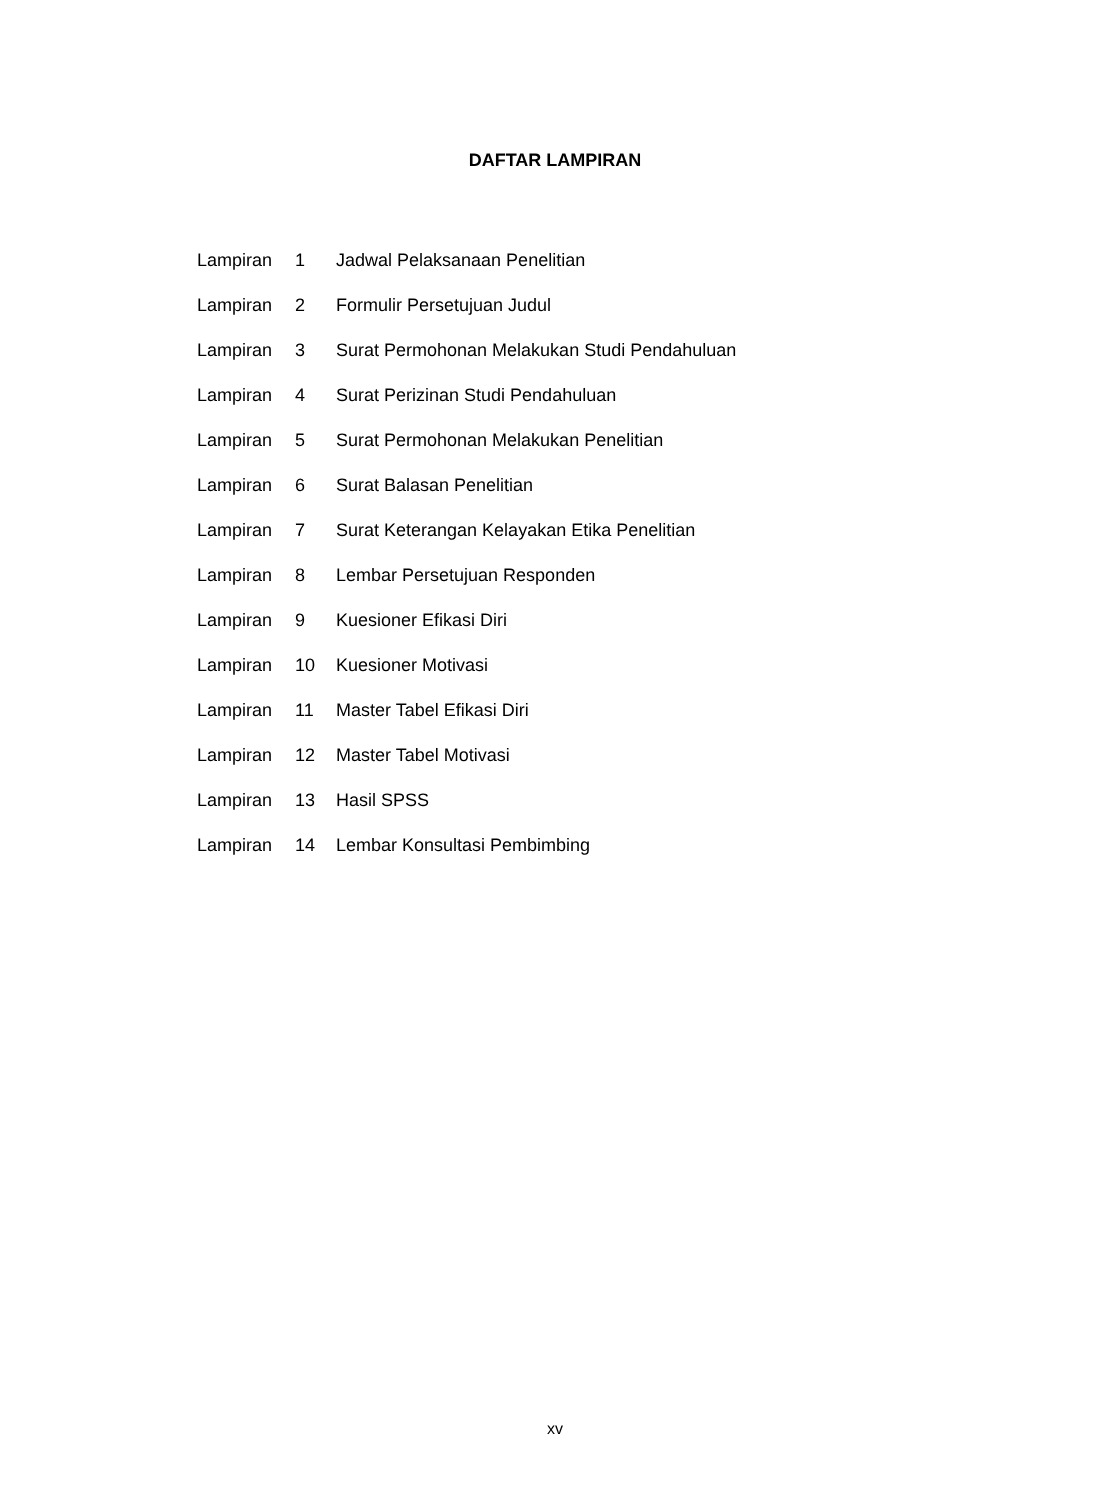DAFTAR LAMPIRAN
| Lampiran | 1 | Jadwal Pelaksanaan Penelitian |
| Lampiran | 2 | Formulir Persetujuan Judul |
| Lampiran | 3 | Surat Permohonan Melakukan Studi Pendahuluan |
| Lampiran | 4 | Surat Perizinan Studi Pendahuluan |
| Lampiran | 5 | Surat Permohonan Melakukan Penelitian |
| Lampiran | 6 | Surat Balasan Penelitian |
| Lampiran | 7 | Surat Keterangan Kelayakan Etika Penelitian |
| Lampiran | 8 | Lembar Persetujuan Responden |
| Lampiran | 9 | Kuesioner Efikasi Diri |
| Lampiran | 10 | Kuesioner Motivasi |
| Lampiran | 11 | Master Tabel Efikasi Diri |
| Lampiran | 12 | Master Tabel Motivasi |
| Lampiran | 13 | Hasil SPSS |
| Lampiran | 14 | Lembar Konsultasi Pembimbing |
xv